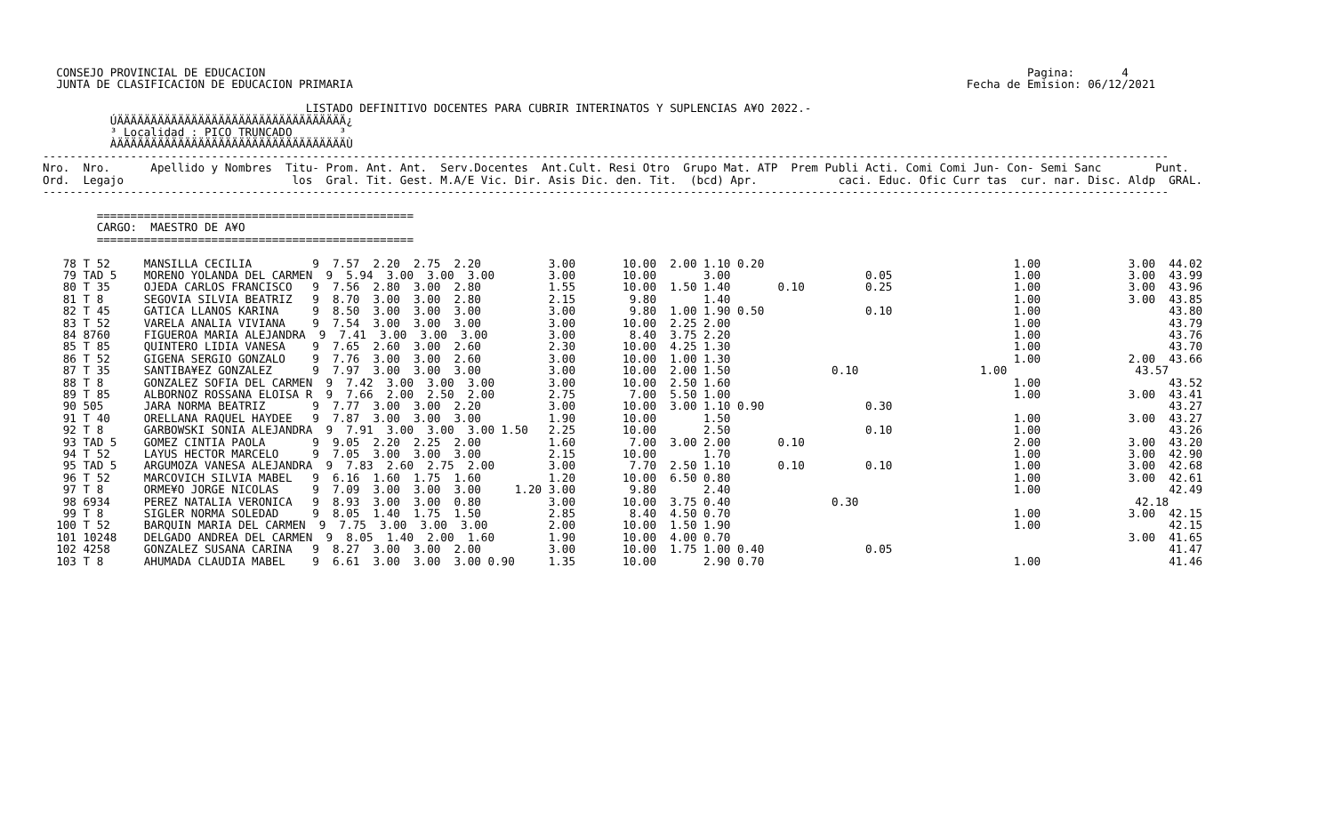CONSEJO PROVINCIAL DE EDUCACION                                                                                                                 Pagina:       4
  JUNTA DE CLASIFICACION DE EDUCACION PRIMARIA                                                                                           Fecha de Emision: 06/12/2021

                                       LISTADO DEFINITIVO DOCENTES PARA CUBRIR INTERINATOS Y SUPLENCIAS A¥O 2022.-
          ÚÄÄÄÄÄÄÄÄÄÄÄÄÄÄÄÄÄÄÄÄÄÄÄÄÄÄÄÄÄÄÄÄÄÄ¿
          ³ Localidad : PICO TRUNCADO       ³
          ÀÄÄÄÄÄÄÄÄÄÄÄÄÄÄÄÄÄÄÄÄÄÄÄÄÄÄÄÄÄÄÄÄÄÄÙ
-----------------------------------------------------------------------------------------------------------------------------------------------------------------------
Nro.  Nro.      Apellido y Nombres  Titu- Prom. Ant. Ant.  Serv.Docentes  Ant.Cult. Resi Otro  Grupo Mat. ATP  Prem Publi Acti. Comi Comi Jun- Con- Semi Sanc        Punt.
Ord.  Legajo                         los  Gral. Tit. Gest. M.A/E Vic. Dir. Asis Dic. den. Tit.  (bcd) Apr.            caci. Educ. Ofic Curr tas  cur. nar. Disc. Aldp  GRAL.
-----------------------------------------------------------------------------------------------------------------------------------------------------------------------

        ===============================================
        CARGO:  MAESTRO DE A¥O
        ===============================================

   78 T 52     MANSILLA CECILIA         9  7.57  2.20  2.75  2.20          3.00       10.00  2.00 1.10 0.20                                     1.00             3.00  44.02
   79 TAD 5    MORENO YOLANDA DEL CARMEN  9  5.94  3.00  3.00  3.00        3.00       10.00       3.00                    0.05                  1.00             3.00  43.99
   80 T 35     OJEDA CARLOS FRANCISCO   9  7.56  2.80  3.00  2.80          1.55       10.00  1.50 1.40       0.10         0.25                  1.00             3.00  43.96
   81 T 8      SEGOVIA SILVIA BEATRIZ   9  8.70  3.00  3.00  2.80          2.15        9.80       1.40                                          1.00             3.00  43.85
   82 T 45     GATICA LLANOS KARINA     9  8.50  3.00  3.00  3.00          3.00        9.80  1.00 1.90 0.50               0.10                  1.00                   43.80
   83 T 52     VARELA ANALIA VIVIANA    9  7.54  3.00  3.00  3.00          3.00       10.00  2.25 2.00                                          1.00                   43.79
   84 8760     FIGUEROA MARIA ALEJANDRA  9  7.41  3.00  3.00  3.00         3.00        8.40  3.75 2.20                                          1.00                   43.76
   85 T 85     QUINTERO LIDIA VANESA    9  7.65  2.60  3.00  2.60          2.30       10.00  4.25 1.30                                          1.00                   43.70
   86 T 52     GIGENA SERGIO GONZALO    9  7.76  3.00  3.00  2.60          3.00       10.00  1.00 1.30                                          1.00             2.00  43.66
   87 T 35     SANTIBA¥EZ GONZALEZ      9  7.97  3.00  3.00  3.00          3.00       10.00  2.00 1.50               0.10                  1.00                   43.57
   88 T 8      GONZALEZ SOFIA DEL CARMEN  9  7.42  3.00  3.00  3.00        3.00       10.00  2.50 1.60                                          1.00                   43.52
   89 T 85     ALBORNOZ ROSSANA ELOISA R  9  7.66  2.00  2.50  2.00        2.75        7.00  5.50 1.00                                          1.00             3.00  43.41
   90 505      JARA NORMA BEATRIZ       9  7.77  3.00  3.00  2.20          3.00       10.00  3.00 1.10 0.90               0.30                                         43.27
   91 T 40     ORELLANA RAQUEL HAYDEE   9  7.87  3.00  3.00  3.00          1.90       10.00       1.50                                          1.00             3.00  43.27
   92 T 8      GARBOWSKI SONIA ALEJANDRA  9  7.91  3.00  3.00  3.00 1.50   2.25       10.00       2.50                    0.10                  1.00                   43.26
   93 TAD 5    GOMEZ CINTIA PAOLA       9  9.05  2.20  2.25  2.00          1.60        7.00  3.00 2.00       0.10                               2.00             3.00  43.20
   94 T 52     LAYUS HECTOR MARCELO     9  7.05  3.00  3.00  3.00          2.15       10.00       1.70                                          1.00             3.00  42.90
   95 TAD 5    ARGUMOZA VANESA ALEJANDRA  9  7.83  2.60  2.75  2.00        3.00        7.70  2.50 1.10       0.10         0.10                  1.00             3.00  42.68
   96 T 52     MARCOVICH SILVIA MABEL   9  6.16  1.60  1.75  1.60          1.20       10.00  6.50 0.80                                          1.00             3.00  42.61
   97 T 8      ORME¥O JORGE NICOLAS     9  7.09  3.00  3.00  3.00     1.20 3.00        9.80       2.40                                          1.00                   42.49
   98 6934     PEREZ NATALIA VERONICA   9  8.93  3.00  3.00  0.80          3.00       10.00  3.75 0.40               0.30                                         42.18
   99 T 8      SIGLER NORMA SOLEDAD     9  8.05  1.40  1.75  1.50          2.85        8.40  4.50 0.70                                          1.00             3.00  42.15
  100 T 52     BARQUIN MARIA DEL CARMEN  9  7.75  3.00  3.00  3.00         2.00       10.00  1.50 1.90                                          1.00                   42.15
  101 10248    DELGADO ANDREA DEL CARMEN  9  8.05  1.40  2.00  1.60        1.90       10.00  4.00 0.70                                                           3.00  41.65
  102 4258     GONZALEZ SUSANA CARINA   9  8.27  3.00  3.00  2.00          3.00       10.00  1.75 1.00 0.40               0.05                                         41.47
  103 T 8      AHUMADA CLAUDIA MABEL    9  6.61  3.00  3.00  3.00 0.90     1.35       10.00       2.90 0.70                                     1.00                   41.46